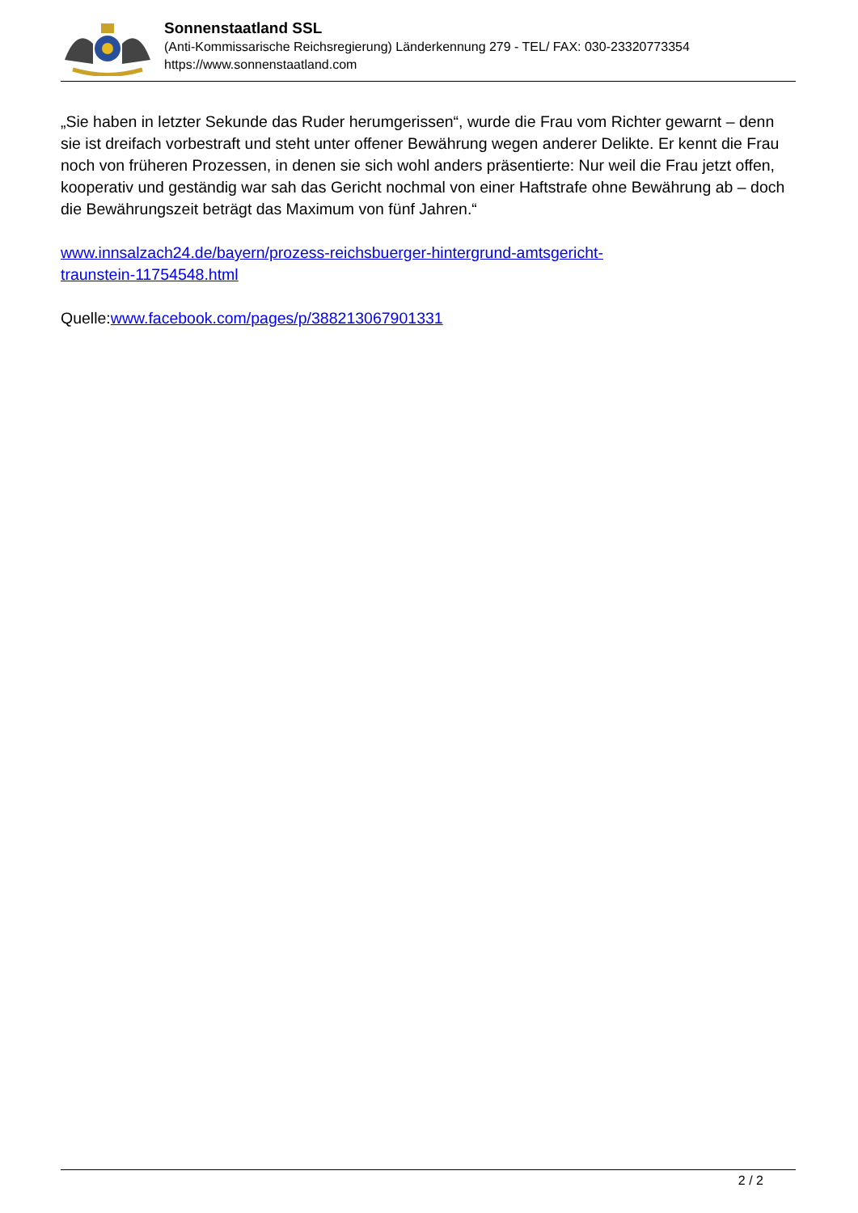Sonnenstaatland SSL
(Anti-Kommissarische Reichsregierung) Länderkennung 279 - TEL/ FAX: 030-23320773354
https://www.sonnenstaatland.com
„Sie haben in letzter Sekunde das Ruder herumgerissen“, wurde die Frau vom Richter gewarnt – denn sie ist dreifach vorbestraft und steht unter offener Bewährung wegen anderer Delikte. Er kennt die Frau noch von früheren Prozessen, in denen sie sich wohl anders präsentierte: Nur weil die Frau jetzt offen, kooperativ und geständig war sah das Gericht nochmal von einer Haftstrafe ohne Bewährung ab – doch die Bewährungszeit beträgt das Maximum von fünf Jahren.“
www.innsalzach24.de/bayern/prozess-reichsbuerger-hintergrund-amtsgericht-
traunstein-11754548.html
Quelle:www.facebook.com/pages/p/388213067901331
2 / 2